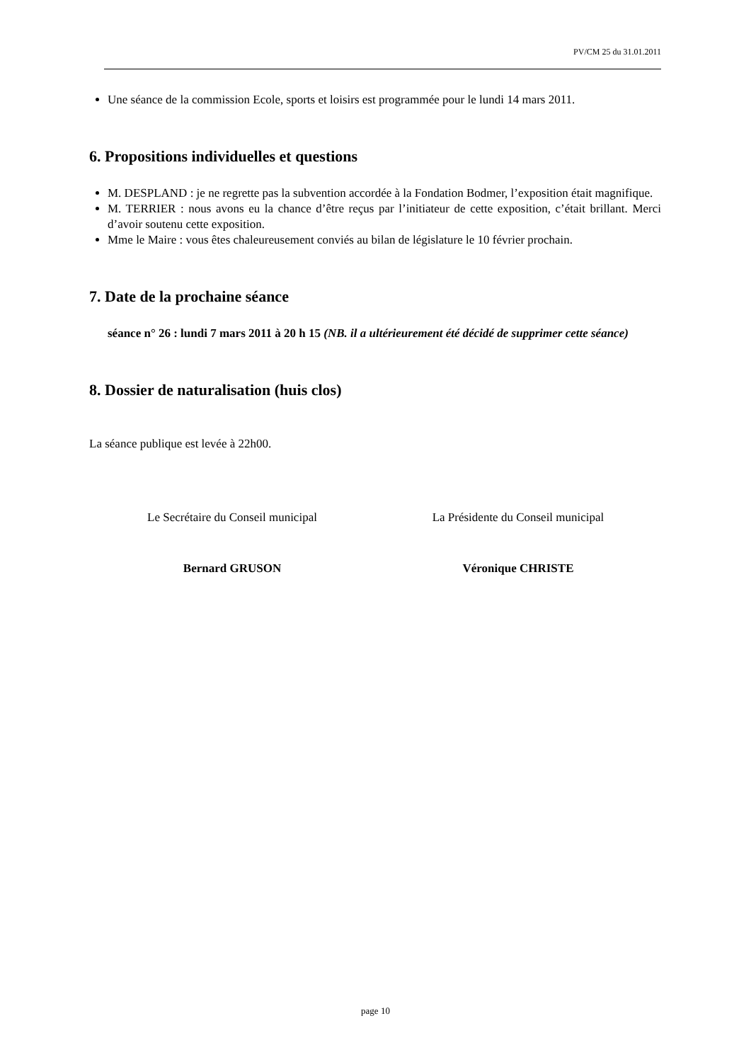PV/CM 25 du 31.01.2011
Une séance de la commission Ecole, sports et loisirs est programmée pour le lundi 14 mars 2011.
6. Propositions individuelles et questions
M. DESPLAND : je ne regrette pas la subvention accordée à la Fondation Bodmer, l’exposition était magnifique.
M. TERRIER : nous avons eu la chance d’être reçus par l’initiateur de cette exposition, c’était brillant. Merci d’avoir soutenu cette exposition.
Mme le Maire : vous êtes chaleureusement conviés au bilan de législature le 10 février prochain.
7. Date de la prochaine séance
séance n° 26 : lundi 7 mars 2011 à 20 h 15 (NB. il a ultérieurement été décidé de supprimer cette séance)
8. Dossier de naturalisation (huis clos)
La séance publique est levée à 22h00.
Le Secrétaire du Conseil municipal
La Présidente du Conseil municipal
Bernard GRUSON Véronique CHRISTE
page 10